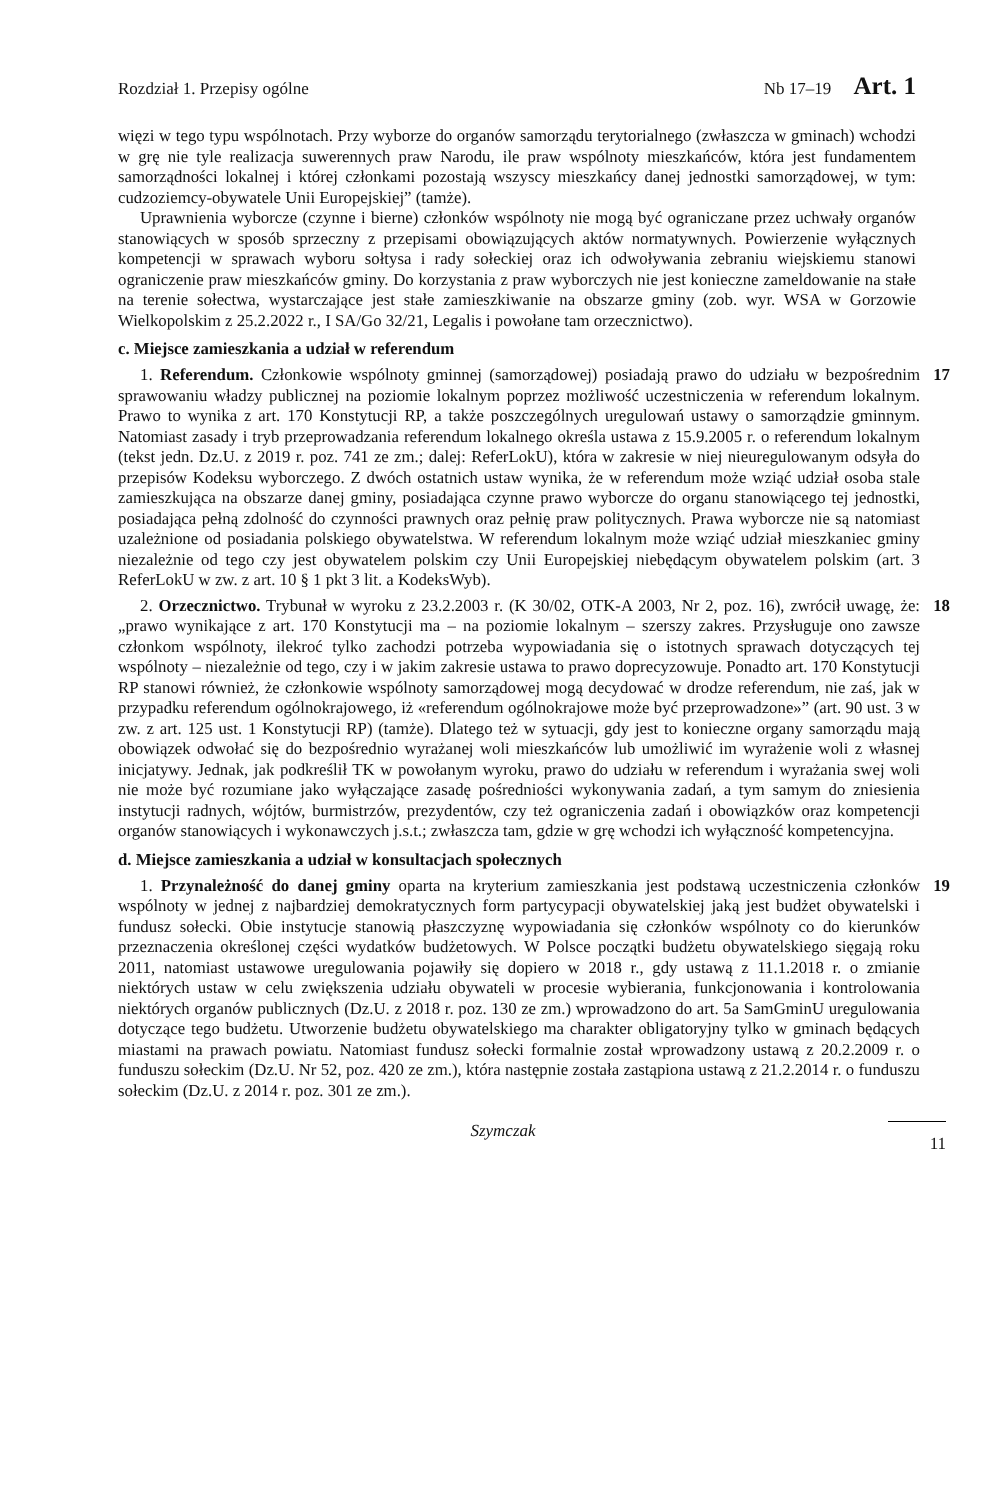Rozdział 1. Przepisy ogólne Nb 17–19 Art. 1
więzi w tego typu wspólnotach. Przy wyborze do organów samorządu terytorialnego (zwłaszcza w gminach) wchodzi w grę nie tyle realizacja suwerennych praw Narodu, ile praw wspólnoty mieszkańców, która jest fundamentem samorządności lokalnej i której członkami pozostają wszyscy mieszkańcy danej jednostki samorządowej, w tym: cudzoziemcy-obywatele Unii Europejskiej” (tamże).
Uprawnienia wyborcze (czynne i bierne) członków wspólnoty nie mogą być ograniczane przez uchwały organów stanowiących w sposób sprzeczny z przepisami obowiązujących aktów normatywnych. Powierzenie wyłącznych kompetencji w sprawach wyboru sołtysa i rady sołeckiej oraz ich odwoływania zebraniu wiejskiemu stanowi ograniczenie praw mieszkańców gminy. Do korzystania z praw wyborczych nie jest konieczne zameldowanie na stałe na terenie sołectwa, wystarczające jest stałe zamieszkiwanie na obszarze gminy (zob. wyr. WSA w Gorzowie Wielkopolskim z 25.2.2022 r., I SA/Go 32/21, Legalis i powołane tam orzecznictwo).
c. Miejsce zamieszkania a udział w referendum
1. Referendum. Członkowie wspólnoty gminnej (samorządowej) posiadają prawo do udziału w bezpośrednim sprawowaniu władzy publicznej na poziomie lokalnym poprzez możliwość uczestniczenia w referendum lokalnym. Prawo to wynika z art. 170 Konstytucji RP, a także poszczególnych uregulowań ustawy o samorządzie gminnym. Natomiast zasady i tryb przeprowadzania referendum lokalnego określa ustawa z 15.9.2005 r. o referendum lokalnym (tekst jedn. Dz.U. z 2019 r. poz. 741 ze zm.; dalej: ReferLokU), która w zakresie w niej nieuregulowanym odsyła do przepisów Kodeksu wyborczego. Z dwóch ostatnich ustaw wynika, że w referendum może wziąć udział osoba stale zamieszkująca na obszarze danej gminy, posiadająca czynne prawo wyborcze do organu stanowiącego tej jednostki, posiadająca pełną zdolność do czynności prawnych oraz pełnię praw politycznych. Prawa wyborcze nie są natomiast uzależnione od posiadania polskiego obywatelstwa. W referendum lokalnym może wziąć udział mieszkaniec gminy niezależnie od tego czy jest obywatelem polskim czy Unii Europejskiej niebędącym obywatelem polskim (art. 3 ReferLokU w zw. z art. 10 § 1 pkt 3 lit. a KodeksWyb).
17
2. Orzecznictwo. Trybunał w wyroku z 23.2.2003 r. (K 30/02, OTK-A 2003, Nr 2, poz. 16), zwrócił uwagę, że: „prawo wynikające z art. 170 Konstytucji ma – na poziomie lokalnym – szerszy zakres. Przysługuje ono zawsze członkom wspólnoty, ilekroć tylko zachodzi potrzeba wypowiadania się o istotnych sprawach dotyczących tej wspólnoty – niezależnie od tego, czy i w jakim zakresie ustawa to prawo doprecyzowuje. Ponadto art. 170 Konstytucji RP stanowi również, że członkowie wspólnoty samorządowej mogą decydować w drodze referendum, nie zaś, jak w przypadku referendum ogólnokrajowego, iż «referendum ogólnokrajowe może być przeprowadzone»” (art. 90 ust. 3 w zw. z art. 125 ust. 1 Konstytucji RP) (tamże). Dlatego też w sytuacji, gdy jest to konieczne organy samorządu mają obowiązek odwołać się do bezpośrednio wyrażanej woli mieszkańców lub umożliwić im wyrażenie woli z własnej inicjatywy. Jednak, jak podkreślił TK w powołanym wyroku, prawo do udziału w referendum i wyrażania swej woli nie może być rozumiane jako wyłączające zasadę pośredniości wykonywania zadań, a tym samym do zniesienia instytucji radnych, wójtów, burmistrzów, prezydentów, czy też ograniczenia zadań i obowiązków oraz kompetencji organów stanowiących i wykonawczych j.s.t.; zwłaszcza tam, gdzie w grę wchodzi ich wyłączność kompetencyjna.
18
d. Miejsce zamieszkania a udział w konsultacjach społecznych
1. Przynależność do danej gminy oparta na kryterium zamieszkania jest podstawą uczestniczenia członków wspólnoty w jednej z najbardziej demokratycznych form partycypacji obywatelskiej jaką jest budżet obywatelski i fundusz sołecki. Obie instytucje stanowią płaszczyznę wypowiadania się członków wspólnoty co do kierunków przeznaczenia określonej części wydatków budżetowych. W Polsce początki budżetu obywatelskiego sięgają roku 2011, natomiast ustawowe uregulowania pojawiły się dopiero w 2018 r., gdy ustawą z 11.1.2018 r. o zmianie niektórych ustaw w celu zwiększenia udziału obywateli w procesie wybierania, funkcjonowania i kontrolowania niektórych organów publicznych (Dz.U. z 2018 r. poz. 130 ze zm.) wprowadzono do art. 5a SamGminU uregulowania dotyczące tego budżetu. Utworzenie budżetu obywatelskiego ma charakter obligatoryjny tylko w gminach będących miastami na prawach powiatu. Natomiast fundusz sołecki formalnie został wprowadzony ustawą z 20.2.2009 r. o funduszu sołeckim (Dz.U. Nr 52, poz. 420 ze zm.), która następnie została zastąpiona ustawą z 21.2.2014 r. o funduszu sołeckim (Dz.U. z 2014 r. poz. 301 ze zm.).
19
Szymczak 11